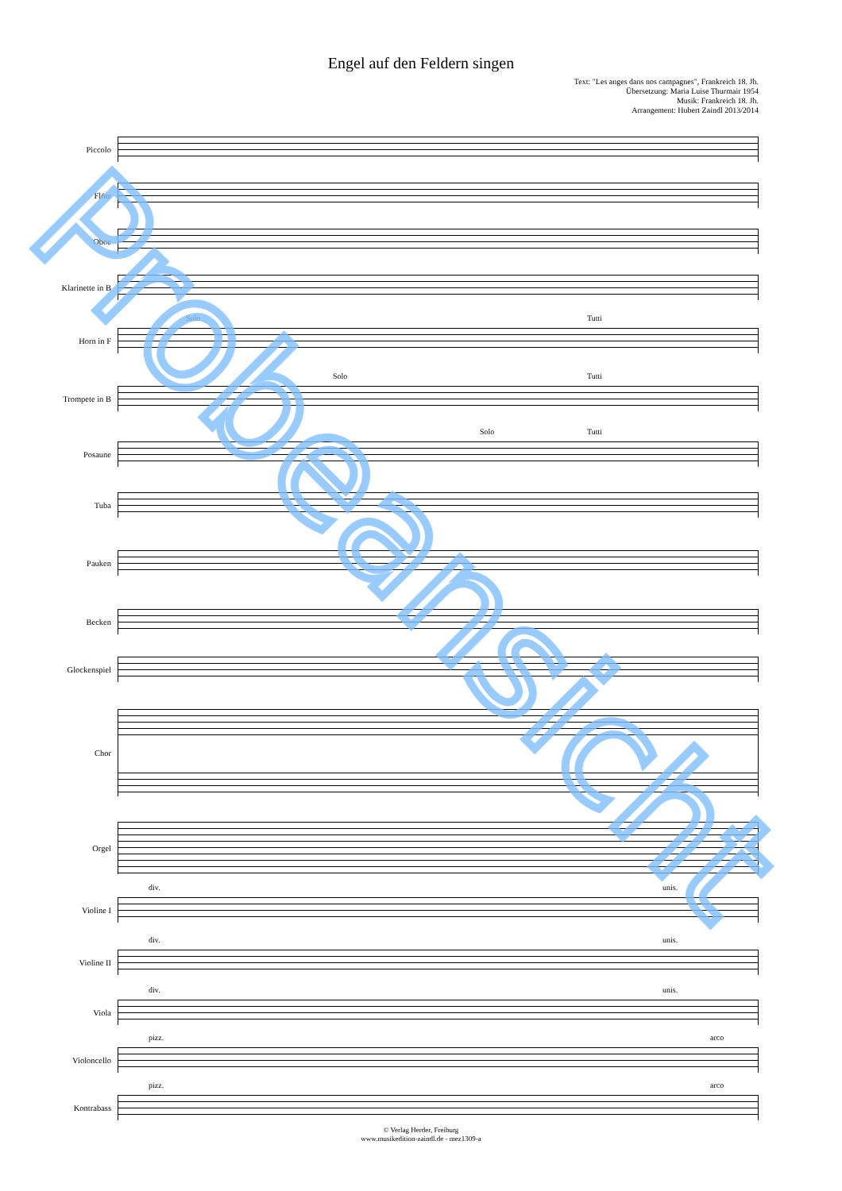Engel auf den Feldern singen
Text: "Les anges dans nos campagnes", Frankreich 18. Jh.
Übersetzung: Maria Luise Thurmair 1954
Musik: Frankreich 18. Jh.
Arrangement: Hubert Zaindl 2013/2014
Piccolo
Flöte
Oboe
Klarinette in B
Horn in F
Solo Tutti
Trompete in B
Solo Tutti
Posaune
Solo Tutti
Tuba
Pauken
Becken
Glockenspiel
Chor
Orgel
Violine I
div. unis.
Violine II
div. unis.
Viola
div. unis.
Violoncello
pizz. arco
Kontrabass
pizz. arco
© Verlag Herder, Freiburg
www.musikedition-zaindl.de - mez1309-a
Probeansicht